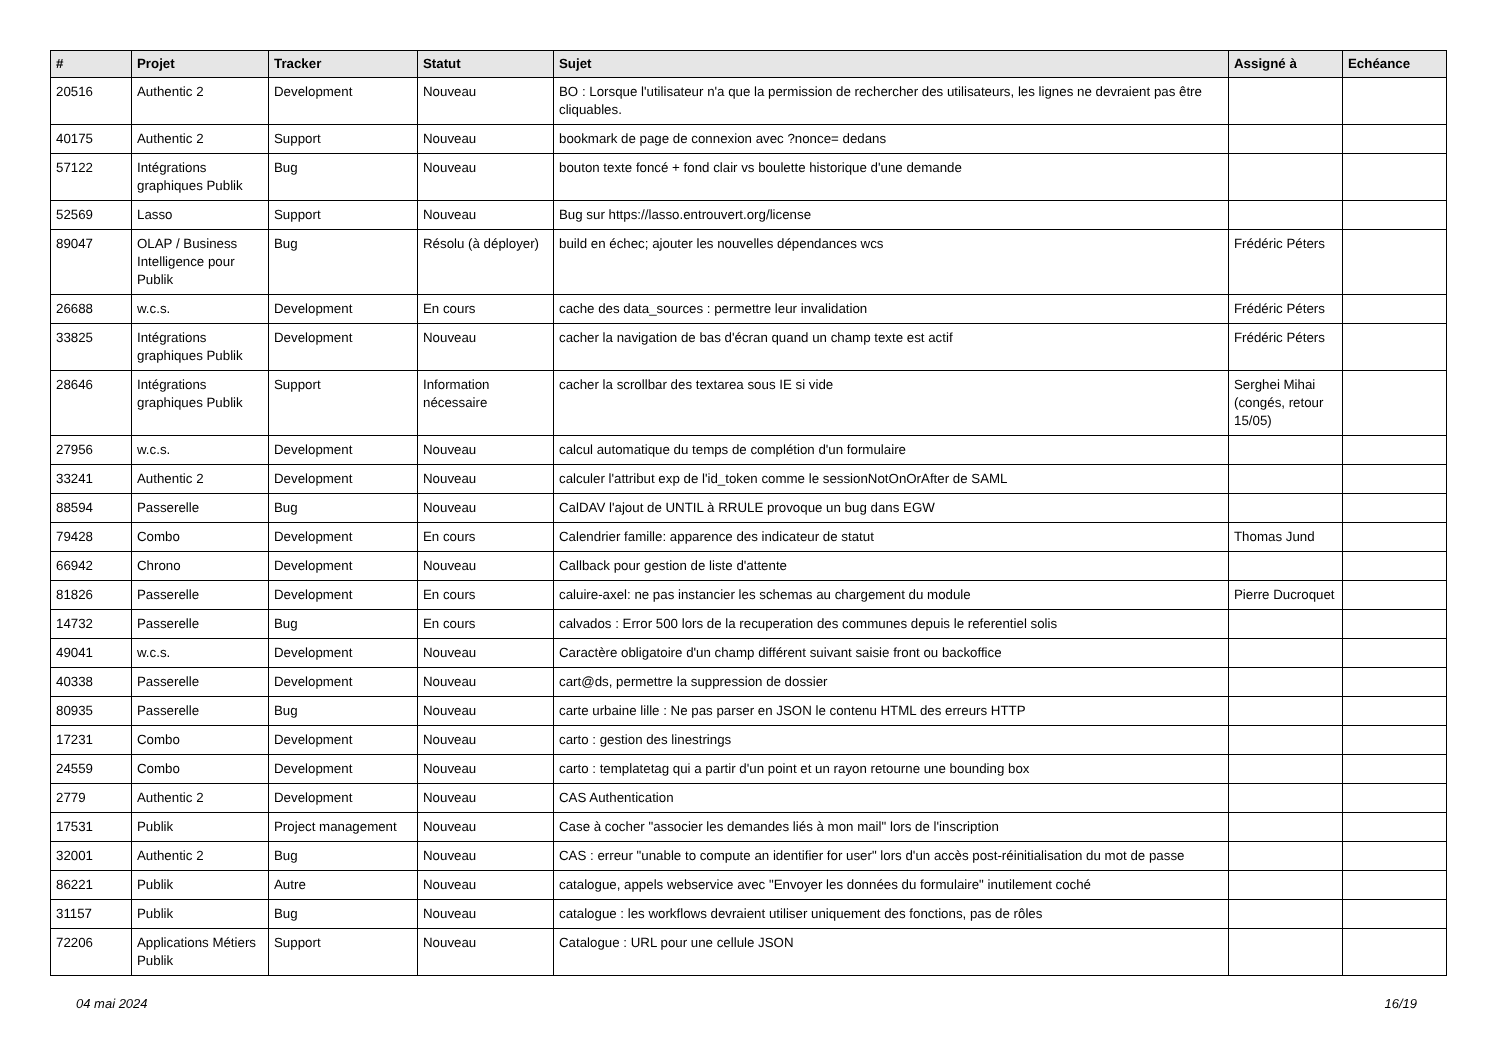| # | Projet | Tracker | Statut | Sujet | Assigné à | Echéance |
| --- | --- | --- | --- | --- | --- | --- |
| 20516 | Authentic 2 | Development | Nouveau | BO : Lorsque l'utilisateur n'a que la permission de rechercher des utilisateurs, les lignes ne devraient pas être cliquables. | | |
| 40175 | Authentic 2 | Support | Nouveau | bookmark de page de connexion avec ?nonce= dedans | | |
| 57122 | Intégrations graphiques Publik | Bug | Nouveau | bouton texte foncé + fond clair vs boulette historique d'une demande | | |
| 52569 | Lasso | Support | Nouveau | Bug sur https://lasso.entrouvert.org/license | | |
| 89047 | OLAP / Business Intelligence pour Publik | Bug | Résolu (à déployer) | build en échec; ajouter les nouvelles dépendances wcs | Frédéric Péters | |
| 26688 | w.c.s. | Development | En cours | cache des data_sources : permettre leur invalidation | Frédéric Péters | |
| 33825 | Intégrations graphiques Publik | Development | Nouveau | cacher la navigation de bas d'écran quand un champ texte est actif | Frédéric Péters | |
| 28646 | Intégrations graphiques Publik | Support | Information nécessaire | cacher la scrollbar des textarea sous IE si vide | Serghei Mihai (congés, retour 15/05) | |
| 27956 | w.c.s. | Development | Nouveau | calcul automatique du temps de complétion d'un formulaire | | |
| 33241 | Authentic 2 | Development | Nouveau | calculer l'attribut exp de l'id_token comme le sessionNotOnOrAfter de SAML | | |
| 88594 | Passerelle | Bug | Nouveau | CalDAV l'ajout de UNTIL à RRULE provoque un bug dans EGW | | |
| 79428 | Combo | Development | En cours | Calendrier famille: apparence des indicateur de statut | Thomas Jund | |
| 66942 | Chrono | Development | Nouveau | Callback pour gestion de liste d'attente | | |
| 81826 | Passerelle | Development | En cours | caluire-axel: ne pas instancier les schemas au chargement du module | Pierre Ducroquet | |
| 14732 | Passerelle | Bug | En cours | calvados : Error 500 lors de la recuperation des communes depuis le referentiel solis | | |
| 49041 | w.c.s. | Development | Nouveau | Caractère obligatoire d'un champ différent suivant saisie front ou backoffice | | |
| 40338 | Passerelle | Development | Nouveau | cart@ds, permettre la suppression de dossier | | |
| 80935 | Passerelle | Bug | Nouveau | carte urbaine lille : Ne pas parser en JSON le contenu HTML des erreurs HTTP | | |
| 17231 | Combo | Development | Nouveau | carto : gestion des linestrings | | |
| 24559 | Combo | Development | Nouveau | carto : templatetag qui a partir d'un point et un rayon retourne une bounding box | | |
| 2779 | Authentic 2 | Development | Nouveau | CAS Authentication | | |
| 17531 | Publik | Project management | Nouveau | Case à cocher "associer les demandes liés à mon mail" lors de l'inscription | | |
| 32001 | Authentic 2 | Bug | Nouveau | CAS : erreur "unable to compute an identifier for user" lors d'un accès post-réinitialisation du mot de passe | | |
| 86221 | Publik | Autre | Nouveau | catalogue, appels webservice avec "Envoyer les données du formulaire" inutilement coché | | |
| 31157 | Publik | Bug | Nouveau | catalogue : les workflows devraient utiliser uniquement des fonctions, pas de rôles | | |
| 72206 | Applications Métiers Publik | Support | Nouveau | Catalogue : URL pour une cellule JSON | | |
04 mai 2024 16/19